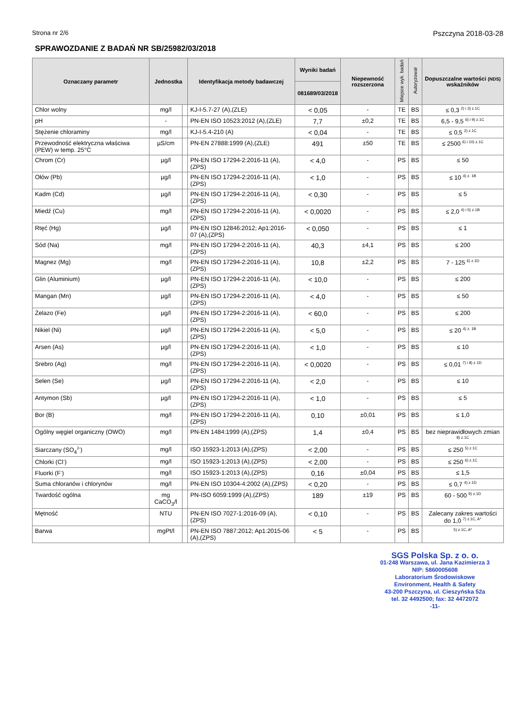Strona nr 2/6 Pszczyna 2018-03-28
SPRAWOZDANIE Z BADAŃ NR SB/25982/03/2018
| Oznaczany parametr | Jednostka | | Identyfikacja metody badawczej | Wyniki badań | Niepewność rozszerzona | Miejsce wyk. badań | Autoryzował | Dopuszczalne wartości (NDS) wskaźników |
| --- | --- | --- | --- | --- | --- | --- | --- | --- |
| | | | | 081689/03/2018 | | | | |
| Chlor wolny | mg/l | | KJ-I-5.7-27 (A),(ZLE) | < 0,05 | - | TE | BS | ≤ 0,3 <sup>2) i 3) z.1C</sup> |
| pH | - | | PN-EN ISO 10523:2012 (A),(ZLE) | 7,7 | ±0,2 | TE | BS | 6,5 - 9,5 <sup>6) i 9) z.1C</sup> |
| Stężenie chloraminy | mg/l | | KJ-I-5.4-210 (A) | < 0,04 | - | TE | BS | ≤ 0,5 <sup>2) z.1C</sup> |
| Przewodność elektryczna właściwa (PEW) w temp. 25°C | µS/cm | | PN-EN 27888:1999 (A),(ZLE) | 491 | ±50 | TE | BS | ≤ 2500 <sup>6) i 10) z.1C</sup> |
| Chrom (Cr) | µg/l | | PN-EN ISO 17294-2:2016-11 (A),(ZPS) | < 4,0 | - | PS | BS | ≤ 50 |
| Ołów (Pb) | µg/l | | PN-EN ISO 17294-2:2016-11 (A),(ZPS) | < 1,0 | - | PS | BS | ≤ 10 <sup>4) z. 1B</sup> |
| Kadm (Cd) | µg/l | | PN-EN ISO 17294-2:2016-11 (A),(ZPS) | < 0,30 | - | PS | BS | ≤ 5 |
| Miedź (Cu) | mg/l | | PN-EN ISO 17294-2:2016-11 (A),(ZPS) | < 0,0020 | - | PS | BS | ≤ 2,0 <sup>4) i 5) z.1B</sup> |
| Rtęć (Hg) | µg/l | | PN-EN ISO 12846:2012; Ap1:2016-07 (A),(ZPS) | < 0,050 | - | PS | BS | ≤ 1 |
| Sód (Na) | mg/l | | PN-EN ISO 17294-2:2016-11 (A),(ZPS) | 40,3 | ±4,1 | PS | BS | ≤ 200 |
| Magnez (Mg) | mg/l | | PN-EN ISO 17294-2:2016-11 (A),(ZPS) | 10,8 | ±2,2 | PS | BS | 7 - 125 <sup>6) z.1D</sup> |
| Glin (Aluminium) | µg/l | | PN-EN ISO 17294-2:2016-11 (A),(ZPS) | < 10,0 | - | PS | BS | ≤ 200 |
| Mangan (Mn) | µg/l | | PN-EN ISO 17294-2:2016-11 (A),(ZPS) | < 4,0 | - | PS | BS | ≤ 50 |
| Żelazo (Fe) | µg/l | | PN-EN ISO 17294-2:2016-11 (A),(ZPS) | < 60,0 | - | PS | BS | ≤ 200 |
| Nikiel (Ni) | µg/l | | PN-EN ISO 17294-2:2016-11 (A),(ZPS) | < 5,0 | - | PS | BS | ≤ 20 <sup>4) z. 1B</sup> |
| Arsen (As) | µg/l | | PN-EN ISO 17294-2:2016-11 (A),(ZPS) | < 1,0 | - | PS | BS | ≤ 10 |
| Srebro (Ag) | mg/l | | PN-EN ISO 17294-2:2016-11 (A),(ZPS) | < 0,0020 | - | PS | BS | ≤ 0,01 <sup>7) i 8) z 1D</sup> |
| Selen (Se) | µg/l | | PN-EN ISO 17294-2:2016-11 (A),(ZPS) | < 2,0 | - | PS | BS | ≤ 10 |
| Antymon (Sb) | µg/l | | PN-EN ISO 17294-2:2016-11 (A),(ZPS) | < 1,0 | - | PS | BS | ≤ 5 |
| Bor (B) | mg/l | | PN-EN ISO 17294-2:2016-11 (A),(ZPS) | 0,10 | ±0,01 | PS | BS | ≤ 1,0 |
| Ogólny węgiel organiczny (OWO) | mg/l | | PN-EN 1484:1999 (A),(ZPS) | 1,4 | ±0,4 | PS | BS | bez nieprawidłowych zmian <sup>8) z.1C</sup> |
| Siarczany (SO<sub>4</sub><sup>2-</sup>) | mg/l | | ISO 15923-1:2013 (A),(ZPS) | < 2,00 | - | PS | BS | ≤ 250 <sup>5) z.1C</sup> |
| Chlorki (Cl<sup>-</sup>) | mg/l | | ISO 15923-1:2013 (A),(ZPS) | < 2,00 | - | PS | BS | ≤ 250 <sup>6) z.1C</sup> |
| Fluorki (F<sup>-</sup>) | mg/l | | ISO 15923-1:2013 (A),(ZPS) | 0,16 | ±0,04 | PS | BS | ≤ 1,5 |
| Suma chloranów i chlorynów | mg/l | | PN-EN ISO 10304-4:2002 (A),(ZPS) | < 0,20 | - | PS | BS | ≤ 0,7 <sup>4) z.1D</sup> |
| Twardość ogólna | mg CaCO<sub>3</sub>/l | | PN-ISO 6059:1999 (A),(ZPS) | 189 | ±19 | PS | BS | 60 - 500 <sup>9) z.1D</sup> |
| Mętność | NTU | | PN-EN ISO 7027-1:2016-09 (A),(ZPS) | < 0,10 | - | PS | BS | Zalecany zakres wartości do 1,0 <sup>7) z.1C, A*</sup> |
| Barwa | mgPt/l | | PN-EN ISO 7887:2012; Ap1:2015-06 (A),(ZPS) | < 5 | - | PS | BS | <sup>5) z.1C, A*</sup> |
SGS Polska Sp. z o. o.
01-248 Warszawa, ul. Jana Kazimierza 3
NIP: 5860005608
Laboratorium Środowiskowe
Environment, Health & Safety
43-200 Pszczyna, ul. Cieszyńska 52a
tel. 32 4492500; fax: 32 4472072
-11-